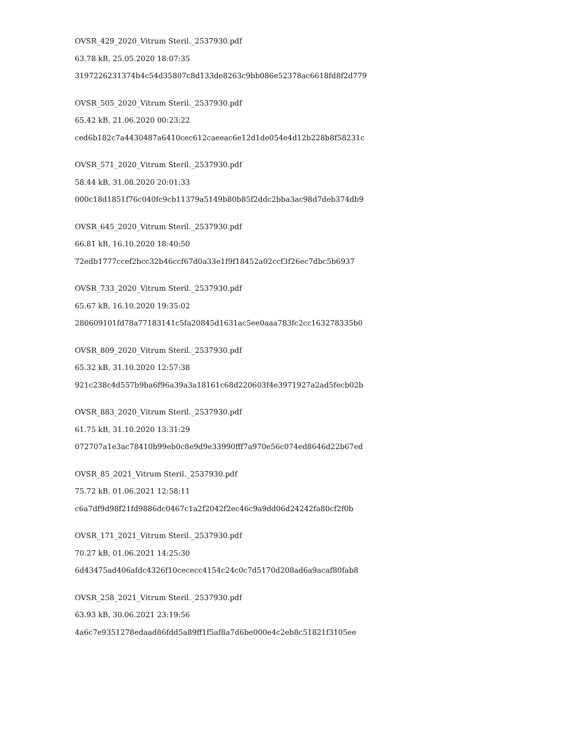OVSR_429_2020_Vitrum Steril._2537930.pdf
63.78 kB, 25.05.2020 18:07:35
3197226231374b4c54d35807c8d133de8263c9bb086e52378ac6618fd8f2d779
OVSR_505_2020_Vitrum Steril._2537930.pdf
65.42 kB, 21.06.2020 00:23:22
ced6b182c7a4430487a6410cec612caeeac6e12d1de054e4d12b228b8f58231c
OVSR_571_2020_Vitrum Steril._2537930.pdf
58.44 kB, 31.08.2020 20:01:33
000c18d1851f76c040fc9cb11379a5149b80b85f2ddc2bba3ac98d7deb374db9
OVSR_645_2020_Vitrum Steril._2537930.pdf
66.81 kB, 16.10.2020 18:40:50
72edb1777ccef2bcc32b46ccf67d0a33e1f9f18452a02ccf3f26ec7dbc5b6937
OVSR_733_2020_Vitrum Steril._2537930.pdf
65.67 kB, 16.10.2020 19:35:02
280609101fd78a77183141c5fa20845d1631ac5ee0aaa783fc2cc163278335b0
OVSR_809_2020_Vitrum Steril._2537930.pdf
65.32 kB, 31.10.2020 12:57:38
921c238c4d557b9ba6f96a39a3a18161c68d220603f4e3971927a2ad5fecb02b
OVSR_883_2020_Vitrum Steril._2537930.pdf
61.75 kB, 31.10.2020 13:31:29
072707a1e3ac78410b99eb0c8e9d9e33990fff7a970e56c074ed8646d22b67ed
OVSR_85_2021_Vitrum Steril._2537930.pdf
75.72 kB, 01.06.2021 12:58:11
c6a7df9d98f21fd9886dc0467c1a2f2042f2ec46c9a9dd06d24242fa80cf2f0b
OVSR_171_2021_Vitrum Steril._2537930.pdf
70.27 kB, 01.06.2021 14:25:30
6d43475ad406afdc4326f10cececc4154c24c0c7d5170d208ad6a9acaf80fab8
OVSR_258_2021_Vitrum Steril._2537930.pdf
63.93 kB, 30.06.2021 23:19:56
4a6c7e9351278edaad86fdd5a89ff1f5af8a7d6be000e4c2eb8c51821f3105ee